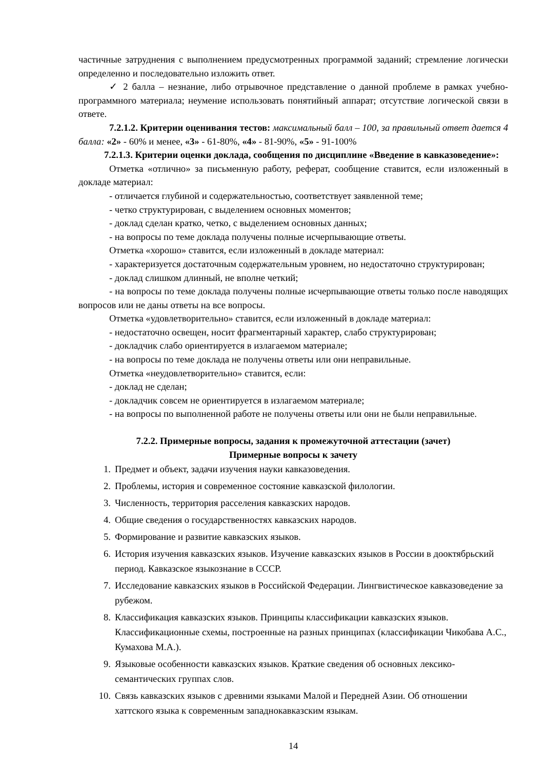частичные затруднения с выполнением предусмотренных программой заданий; стремление логически определенно и последовательно изложить ответ.
✓ 2 балла – незнание, либо отрывочное представление о данной проблеме в рамках учебно-программного материала; неумение использовать понятийный аппарат; отсутствие логической связи в ответе.
7.2.1.2. Критерии оценивания тестов: максимальный балл – 100, за правильный ответ дается 4 балла: «2» - 60% и менее, «3» - 61-80%, «4» - 81-90%, «5» - 91-100%
7.2.1.3. Критерии оценки доклада, сообщения по дисциплине «Введение в кавказоведение»:
Отметка «отлично» за письменную работу, реферат, сообщение ставится, если изложенный в докладе материал:
- отличается глубиной и содержательностью, соответствует заявленной теме;
- четко структурирован, с выделением основных моментов;
- доклад сделан кратко, четко, с выделением основных данных;
- на вопросы по теме доклада получены полные исчерпывающие ответы.
Отметка «хорошо» ставится, если изложенный в докладе материал:
- характеризуется достаточным содержательным уровнем, но недостаточно структурирован;
- доклад слишком длинный, не вполне четкий;
- на вопросы по теме доклада получены полные исчерпывающие ответы только после наводящих вопросов или не даны ответы на все вопросы.
Отметка «удовлетворительно» ставится, если изложенный в докладе материал:
- недостаточно освещен, носит фрагментарный характер, слабо структурирован;
- докладчик слабо ориентируется в излагаемом материале;
- на вопросы по теме доклада не получены ответы или они неправильные.
Отметка «неудовлетворительно» ставится, если:
- доклад не сделан;
- докладчик совсем не ориентируется в излагаемом материале;
- на вопросы по выполненной работе не получены ответы или они не были неправильные.
7.2.2. Примерные вопросы, задания к промежуточной аттестации (зачет)
Примерные вопросы к зачету
1. Предмет и объект, задачи изучения науки кавказоведения.
2. Проблемы, история и современное состояние кавказской филологии.
3. Численность, территория расселения кавказских народов.
4. Общие сведения о государственностях кавказских народов.
5. Формирование и развитие кавказских языков.
6. История изучения кавказских языков. Изучение кавказских языков в России в дооктябрьский период. Кавказское языкознание в СССР.
7. Исследование кавказских языков в Российской Федерации. Лингвистическое кавказоведение за рубежом.
8. Классификация кавказских языков. Принципы классификации кавказских языков. Классификационные схемы, построенные на разных принципах (классификации Чикобава А.С., Кумахова М.А.).
9. Языковые особенности кавказских языков. Краткие сведения об основных лексико-семантических группах слов.
10. Связь кавказских языков с древними языками Малой и Передней Азии. Об отношении хаттского языка к современным западнокавказским языкам.
14